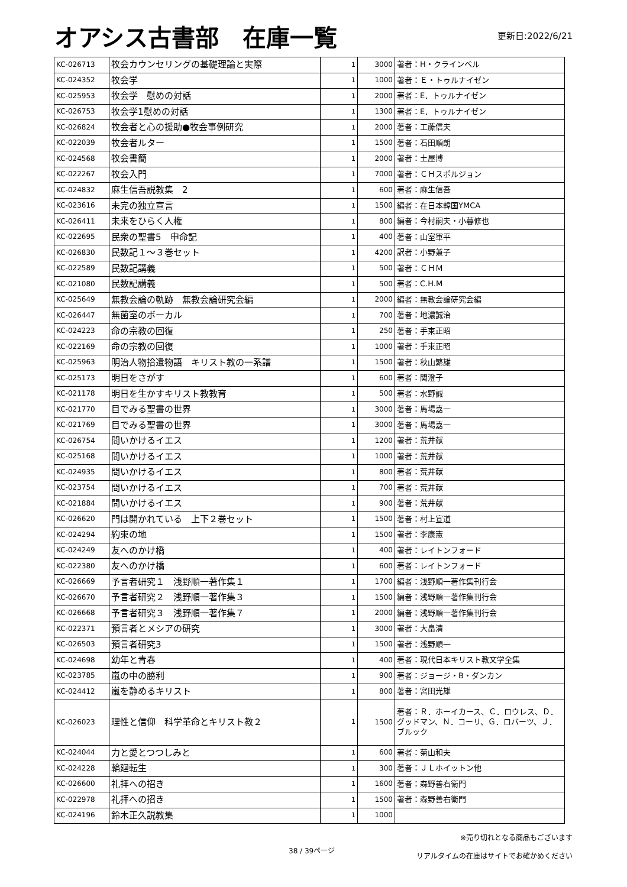オアシス古書部　在庫一覧
更新日:2022/6/21
| KC-026713 | 牧会カウンセリングの基礎理論と実際 | 1 | 3000 | 著者：H・クラインベル |
| KC-024352 | 牧会学 | 1 | 1000 | 著者：Ｅ・トゥルナイゼン |
| KC-025953 | 牧会学 慰めの対話 | 1 | 2000 | 著者：E．トゥルナイゼン |
| KC-026753 | 牧会学1慰めの対話 | 1 | 1300 | 著者：E．トゥルナイゼン |
| KC-026824 | 牧会者と心の援助●牧会事例研究 | 1 | 2000 | 著者：工藤信夫 |
| KC-022039 | 牧会者ルター | 1 | 1500 | 著者：石田順朗 |
| KC-024568 | 牧会書簡 | 1 | 2000 | 著者：土屋博 |
| KC-022267 | 牧会入門 | 1 | 7000 | 著者：ＣＨスポルジョン |
| KC-024832 | 麻生信吾説教集 2 | 1 | 600 | 著者：麻生信吾 |
| KC-023616 | 未完の独立宣言 | 1 | 1500 | 編者：在日本韓国YMCA |
| KC-026411 | 未来をひらく人権 | 1 | 800 | 編者：今村嗣夫・小暮修也 |
| KC-022695 | 民衆の聖書5 申命記 | 1 | 400 | 著者：山室軍平 |
| KC-026830 | 民数記１～３巻セット | 1 | 4200 | 訳者：小野兼子 |
| KC-022589 | 民数記講義 | 1 | 500 | 著者：ＣＨＭ |
| KC-021080 | 民数記講義 | 1 | 500 | 著者：C.H.M |
| KC-025649 | 無教会論の軌跡 無教会論研究会編 | 1 | 2000 | 編者：無教会論研究会編 |
| KC-026447 | 無菌室のボーカル | 1 | 700 | 著者：地濃誠治 |
| KC-024223 | 命の宗教の回復 | 1 | 250 | 著者：手束正昭 |
| KC-022169 | 命の宗教の回復 | 1 | 1000 | 著者：手束正昭 |
| KC-025963 | 明治人物拾遺物語 キリスト教の一系譜 | 1 | 1500 | 著者：秋山繁雄 |
| KC-025173 | 明日をさがす | 1 | 600 | 著者：関澄子 |
| KC-021178 | 明日を生かすキリスト教教育 | 1 | 500 | 著者：水野誠 |
| KC-021770 | 目でみる聖書の世界 | 1 | 3000 | 著者：馬場嘉一 |
| KC-021769 | 目でみる聖書の世界 | 1 | 3000 | 著者：馬場嘉一 |
| KC-026754 | 問いかけるイエス | 1 | 1200 | 著者：荒井献 |
| KC-025168 | 問いかけるイエス | 1 | 1000 | 著者：荒井献 |
| KC-024935 | 問いかけるイエス | 1 | 800 | 著者：荒井献 |
| KC-023754 | 問いかけるイエス | 1 | 700 | 著者：荒井献 |
| KC-021884 | 問いかけるイエス | 1 | 900 | 著者：荒井献 |
| KC-026620 | 門は開かれている 上下２巻セット | 1 | 1500 | 著者：村上宣道 |
| KC-024294 | 約束の地 | 1 | 1500 | 著者：李康憲 |
| KC-024249 | 友へのかけ橋 | 1 | 400 | 著者：レイトンフォード |
| KC-022380 | 友へのかけ橋 | 1 | 600 | 著者：レイトンフォード |
| KC-026669 | 予言者研究１ 浅野順一著作集１ | 1 | 1700 | 編者：浅野順一著作集刊行会 |
| KC-026670 | 予言者研究２ 浅野順一著作集３ | 1 | 1500 | 編者：浅野順一著作集刊行会 |
| KC-026668 | 予言者研究３ 浅野順一著作集７ | 1 | 2000 | 編者：浅野順一著作集刊行会 |
| KC-022371 | 預言者とメシアの研究 | 1 | 3000 | 著者：大畠清 |
| KC-026503 | 預言者研究3 | 1 | 1500 | 著者：浅野順一 |
| KC-024698 | 幼年と青春 | 1 | 400 | 著者：現代日本キリスト教文学全集 |
| KC-023785 | 嵐の中の勝利 | 1 | 900 | 著者：ジョージ・B・ダンカン |
| KC-024412 | 嵐を静めるキリスト | 1 | 800 | 著者：宮田光雄 |
| KC-026023 | 理性と信仰 科学革命とキリスト教２ | 1 | 1500 | 著者：Ｒ．ホーイカース、Ｃ．ロウレス、Ｄ．グッドマン、Ｎ．コーリ、Ｇ．ロバーツ、Ｊ．ブルック |
| KC-024044 | 力と愛とつつしみと | 1 | 600 | 著者：菊山和夫 |
| KC-024228 | 輪廻転生 | 1 | 300 | 著者：ＪＬホイットン他 |
| KC-026600 | 礼拝への招き | 1 | 1600 | 著者：森野善右衛門 |
| KC-022978 | 礼拝への招き | 1 | 1500 | 著者：森野善右衛門 |
| KC-024196 | 鈴木正久説教集 | 1 | 1000 | |
38 / 39ページ
※売り切れとなる商品もございます
リアルタイムの在庫はサイトでお確かめください